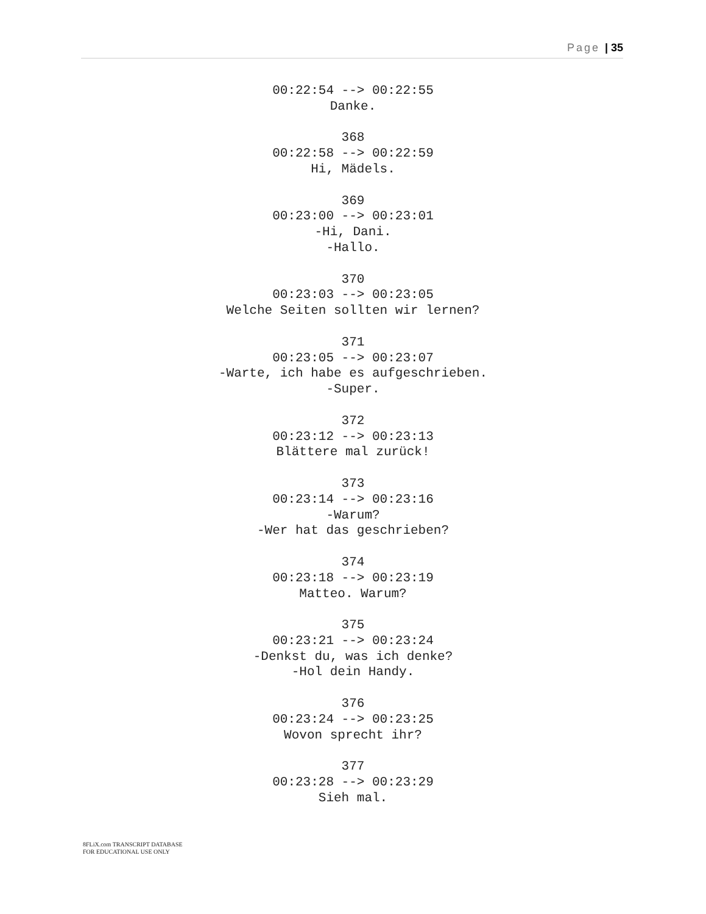Page | 35
00:22:54 --> 00:22:55
Danke.
368
00:22:58 --> 00:22:59
Hi, Mädels.
369
00:23:00 --> 00:23:01
-Hi, Dani.
-Hallo.
370
00:23:03 --> 00:23:05
Welche Seiten sollten wir lernen?
371
00:23:05 --> 00:23:07
-Warte, ich habe es aufgeschrieben.
-Super.
372
00:23:12 --> 00:23:13
Blättere mal zurück!
373
00:23:14 --> 00:23:16
-Warum?
-Wer hat das geschrieben?
374
00:23:18 --> 00:23:19
Matteo. Warum?
375
00:23:21 --> 00:23:24
-Denkst du, was ich denke?
-Hol dein Handy.
376
00:23:24 --> 00:23:25
Wovon sprecht ihr?
377
00:23:28 --> 00:23:29
Sieh mal.
8FLiX.com TRANSCRIPT DATABASE
FOR EDUCATIONAL USE ONLY